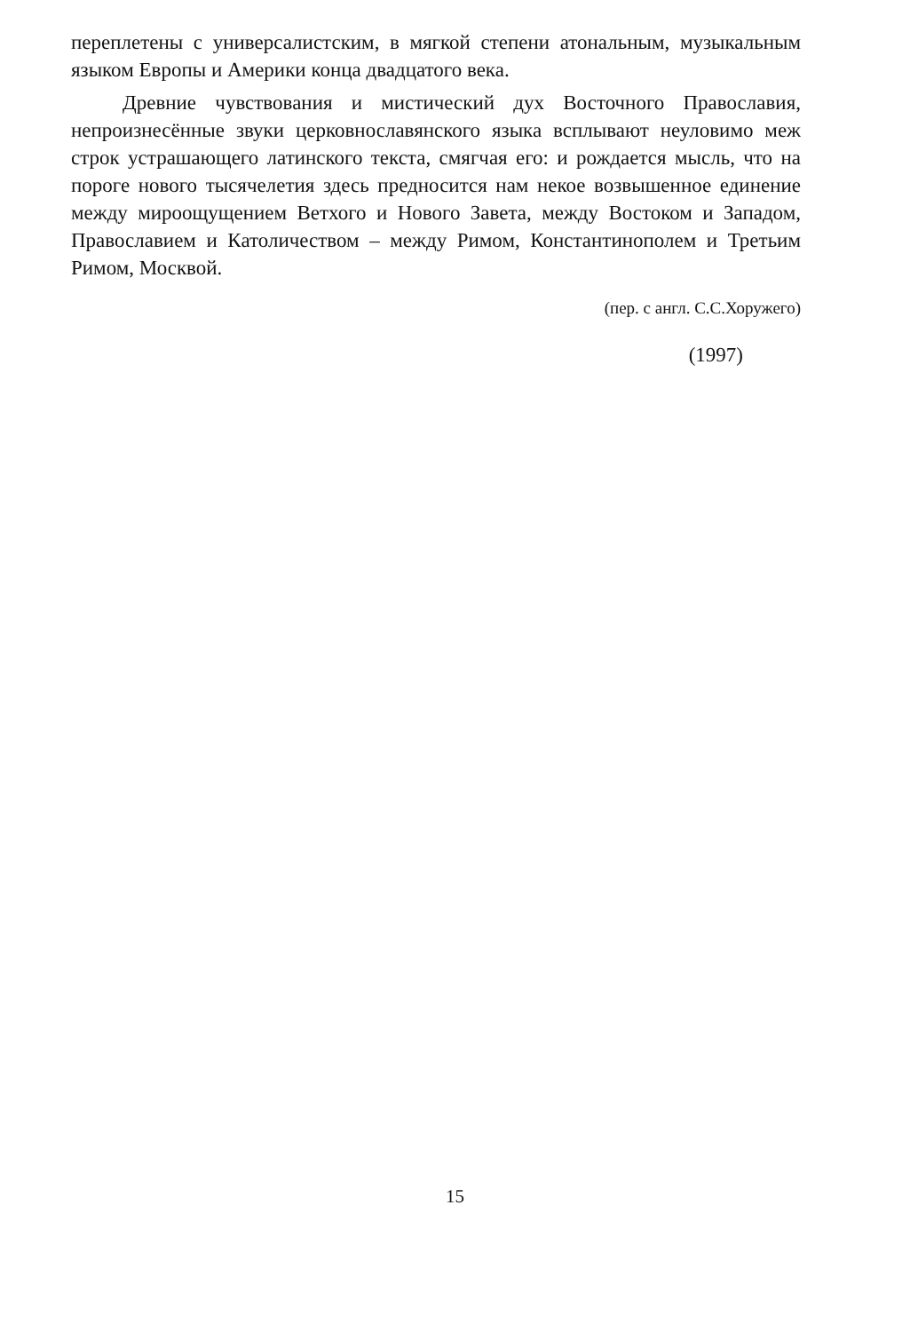переплетены с универсалистским, в мягкой степени атональным, музыкальным языком Европы и Америки конца двадцатого века.
Древние чувствования и мистический дух Восточного Православия, непроизнесённые звуки церковнославянского языка всплывают неуловимо меж строк устрашающего латинского текста, смягчая его: и рождается мысль, что на пороге нового тысячелетия здесь предносится нам некое возвышенное единение между мироощущением Ветхого и Нового Завета, между Востоком и Западом, Православием и Католичеством – между Римом, Константинополем и Третьим Римом, Москвой.
(пер. с англ. С.С.Хоружего)
(1997)
15